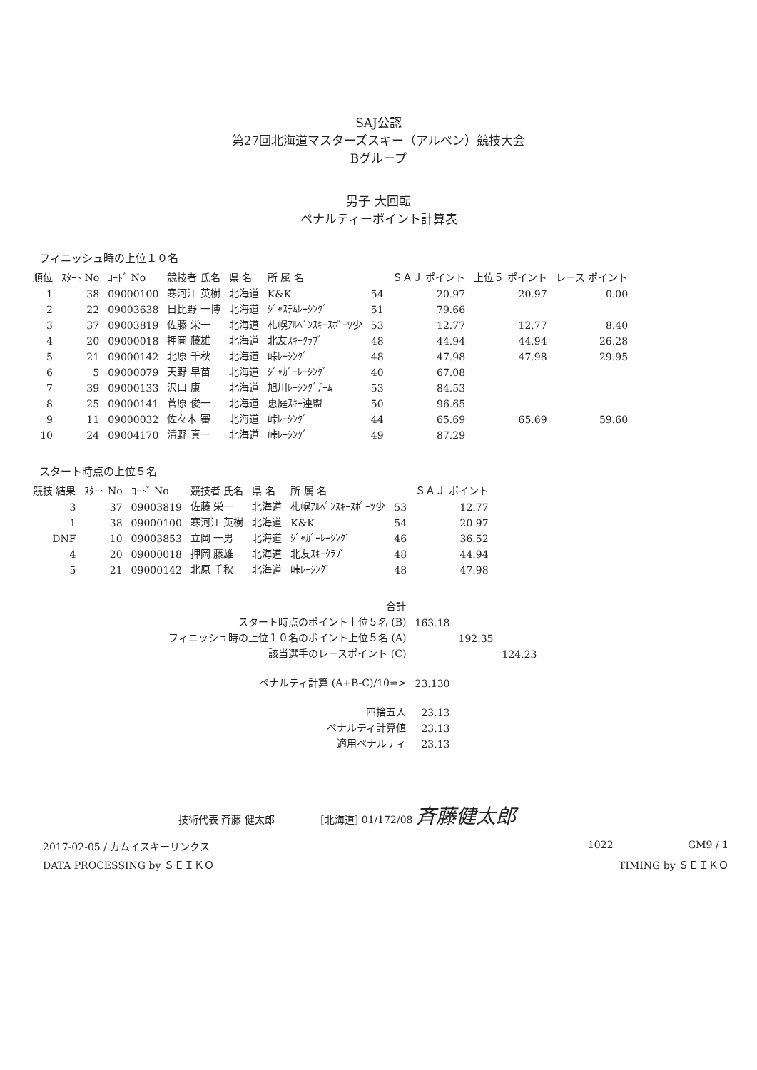SAJ公認
第27回北海道マスターズスキー（アルペン）競技大会
Bグループ
男子 大回転
ペナルティーポイント計算表
フィニッシュ時の上位１０名
| 順位 | ｽﾀｰﾄ No | ｺｰﾄﾞ No | 競技者 氏名 | 県 名 | 所 属 名 | | ＳＡＪ ポイント | 上位５ ポイント | レース ポイント |
| --- | --- | --- | --- | --- | --- | --- | --- | --- | --- |
| 1 | 38 | 09000100 | 寒河江 英樹 | 北海道 | K&K | 54 | 20.97 | 20.97 | 0.00 |
| 2 | 22 | 09003638 | 日比野 一博 | 北海道 | ｼﾞｬｽﾃﾑﾚｰｼﾝｸﾞ | 51 | 79.66 | | |
| 3 | 37 | 09003819 | 佐藤 栄一 | 北海道 | 札幌ｱﾙﾍﾟﾝｽｷｰｽﾎﾟｰﾂ少 | 53 | 12.77 | 12.77 | 8.40 |
| 4 | 20 | 09000018 | 押岡 藤雄 | 北海道 | 北友ｽｷｰｸﾗﾌﾞ | 48 | 44.94 | 44.94 | 26.28 |
| 5 | 21 | 09000142 | 北原 千秋 | 北海道 | 峠ﾚｰｼﾝｸﾞ | 48 | 47.98 | 47.98 | 29.95 |
| 6 | 5 | 09000079 | 天野 早苗 | 北海道 | ｼﾞｬｶﾞｰﾚｰｼﾝｸﾞ | 40 | 67.08 | | |
| 7 | 39 | 09000133 | 沢口 康 | 北海道 | 旭川ﾚｰｼﾝｸﾞﾁｰﾑ | 53 | 84.53 | | |
| 8 | 25 | 09000141 | 菅原 俊一 | 北海道 | 恵庭ｽｷｰ連盟 | 50 | 96.65 | | |
| 9 | 11 | 09000032 | 佐々木 審 | 北海道 | 峠ﾚｰｼﾝｸﾞ | 44 | 65.69 | 65.69 | 59.60 |
| 10 | 24 | 09004170 | 清野 真一 | 北海道 | 峠ﾚｰｼﾝｸﾞ | 49 | 87.29 | | |
スタート時点の上位５名
| 競技 結果 | ｽﾀｰﾄ No | ｺｰﾄﾞ No | 競技者 氏名 | 県 名 | 所 属 名 | | ＳＡＪ ポイント |
| --- | --- | --- | --- | --- | --- | --- | --- |
| 3 | 37 | 09003819 | 佐藤 栄一 | 北海道 | 札幌ｱﾙﾍﾟﾝｽｷｰｽﾎﾟｰﾂ少 | 53 | 12.77 |
| 1 | 38 | 09000100 | 寒河江 英樹 | 北海道 | K&K | 54 | 20.97 |
| DNF | 10 | 09003853 | 立岡 一男 | 北海道 | ｼﾞｬｶﾞｰﾚｰｼﾝｸﾞ | 46 | 36.52 |
| 4 | 20 | 09000018 | 押岡 藤雄 | 北海道 | 北友ｽｷｰｸﾗﾌﾞ | 48 | 44.94 |
| 5 | 21 | 09000142 | 北原 千秋 | 北海道 | 峠ﾚｰｼﾝｸﾞ | 48 | 47.98 |
| 合計 | | | |
| スタート時点のポイント上位５名 (B) | 163.18 | | |
| フィニッシュ時の上位１０名のポイント上位５名 (A) | | 192.35 | |
| 該当選手のレースポイント (C) | | | 124.23 |
| ペナルティ計算 (A+B-C)/10=> | 23.130 | | |
| 四捨五入 | 23.13 | | |
| ペナルティ計算値 | 23.13 | | |
| 適用ペナルティ | 23.13 | | |
技術代表 斉藤 健太郎 [北海道] 01/172/08 斉藤健太郎
2017-02-05 / カムイスキーリンクス 1022 GM9 / 1
DATA PROCESSING by ＳＥＩＫＯ TIMING by ＳＥＩＫＯ